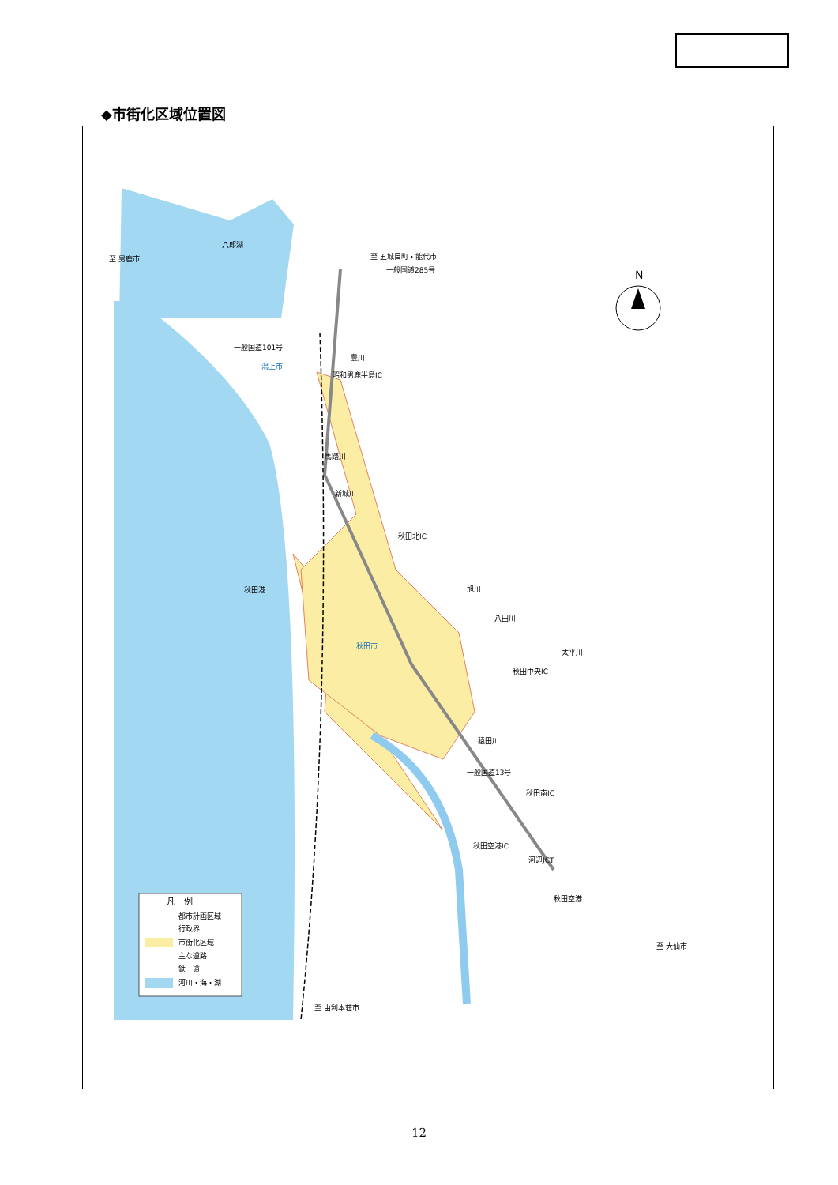◆市街化区域位置図
N
凡　例
都市計画区域
行政界
市街化区域
主な道路
鉄　道
河川・海・湖
八郎湖
至 男鹿市
至 五城目町・能代市
一般国道285号
一般国道101号
潟上市
豊川
昭和男鹿半島IC
馬踏川
新城川
秋田北IC
秋田港
旭川
八田川
秋田市
太平川
秋田中央IC
猿田川
一般国道13号
秋田南IC
秋田空港IC
河辺JCT
秋田空港
至 大仙市
至 由利本荘市
12